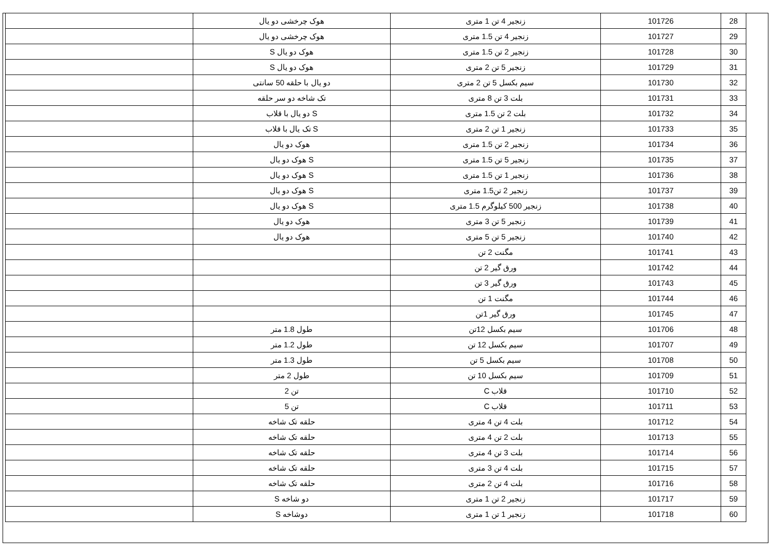| 28 | 101726 | زنجیر 4 تن 1 متری | هوک چرخشی دو یال | |
| 29 | 101727 | زنجیر 4 تن 1.5 متری | هوک چرخشی دو یال | |
| 30 | 101728 | زنجیر 2 تن 1.5 متری | هوک دو یال S | |
| 31 | 101729 | زنجیر 5 تن 2 متری | هوک دو یال S | |
| 32 | 101730 | سیم بکسل 5 تن 2 متری | دو یال با حلقه 50 سانتی | |
| 33 | 101731 | بلت 3 تن 8 متری | تک شاخه دو سر حلقه | |
| 34 | 101732 | بلت 2 تن 1.5 متری | S دو یال با قلاب | |
| 35 | 101733 | زنجیر 1 تن 2 متری | S تک یال با قلاب | |
| 36 | 101734 | زنجیر 2 تن 1.5 متری | هوک دو یال | |
| 37 | 101735 | زنجیر 5 تن 1.5 متری | S هوک دو یال | |
| 38 | 101736 | زنجیر 1 تن 1.5 متری | S هوک دو یال | |
| 39 | 101737 | زنجیر 2 تن1.5 متری | S هوک دو یال | |
| 40 | 101738 | زنجیر 500 کیلوگرم 1.5 متری | S هوک دو یال | |
| 41 | 101739 | زنجیر 5 تن 3 متری | هوک دو یال | |
| 42 | 101740 | زنجیر 5 تن 5 متری | هوک دو یال | |
| 43 | 101741 | مگنت 2 تن | | |
| 44 | 101742 | ورق گیر 2 تن | | |
| 45 | 101743 | ورق گیر 3 تن | | |
| 46 | 101744 | مگنت 1 تن | | |
| 47 | 101745 | ورق گیر 1تن | | |
| 48 | 101706 | سیم بکسل 12تن | طول 1.8 متر | |
| 49 | 101707 | سیم بکسل 12 تن | طول 1.2 متر | |
| 50 | 101708 | سیم بکسل 5 تن | طول 1.3 متر | |
| 51 | 101709 | سیم بکسل 10 تن | طول 2 متر | |
| 52 | 101710 | قلاب C | تن 2 | |
| 53 | 101711 | قلاب C | تن 5 | |
| 54 | 101712 | بلت 4 تن 4 متری | حلقه تک شاخه | |
| 55 | 101713 | بلت 2 تن 4 متری | حلقه تک شاخه | |
| 56 | 101714 | بلت 3 تن 4 متری | حلقه تک شاخه | |
| 57 | 101715 | بلت 4 تن 3 متری | حلقه تک شاخه | |
| 58 | 101716 | بلت 4 تن 2 متری | حلقه تک شاخه | |
| 59 | 101717 | زنجیر 2 تن 1 متری | دو شاخه S | |
| 60 | 101718 | زنجیر 1 تن 1 متری | دوشاخه S | |